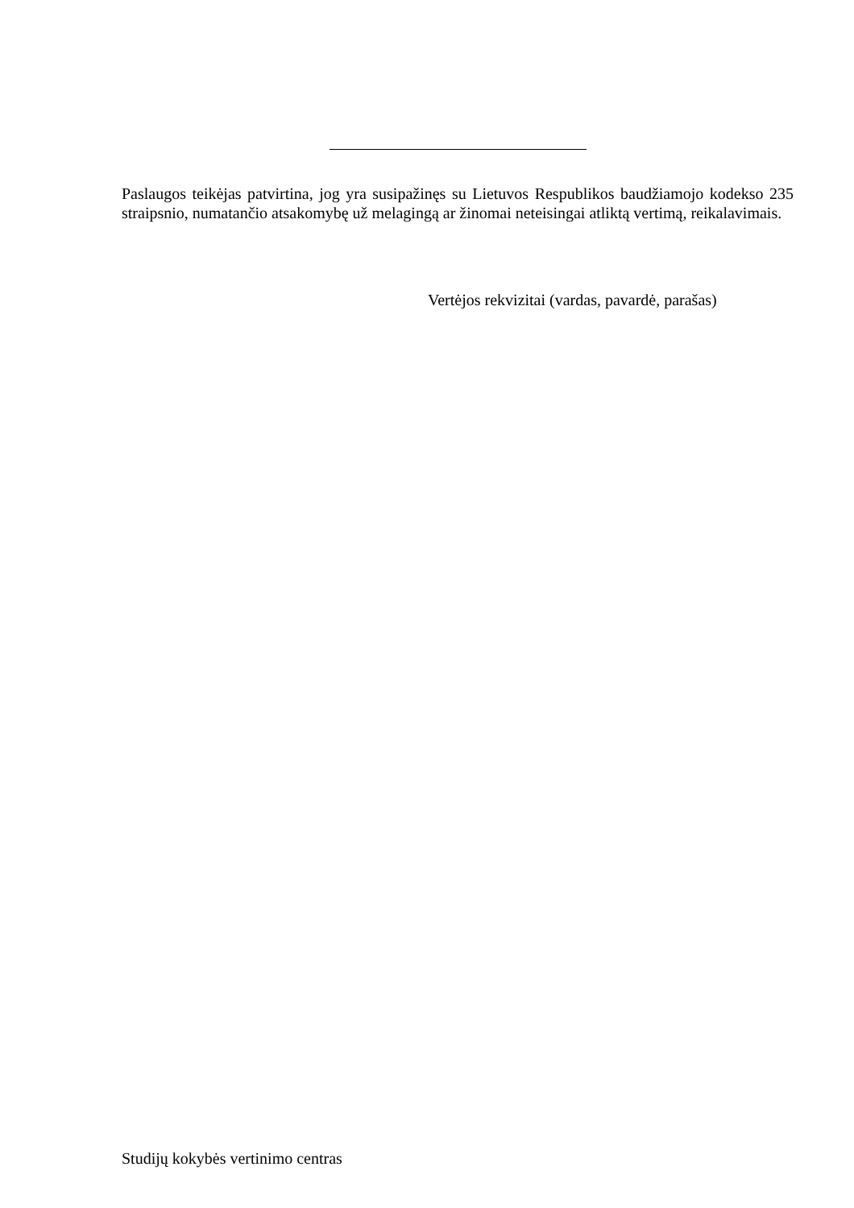Paslaugos teikėjas patvirtina, jog yra susipažinęs su Lietuvos Respublikos baudžiamojo kodekso 235 straipsnio, numatančio atsakomybę už melagingą ar žinomai neteisingai atliktą vertimą, reikalavimais.
Vertėjos rekvizitai (vardas, pavardė, parašas)
Studijų kokybės vertinimo centras